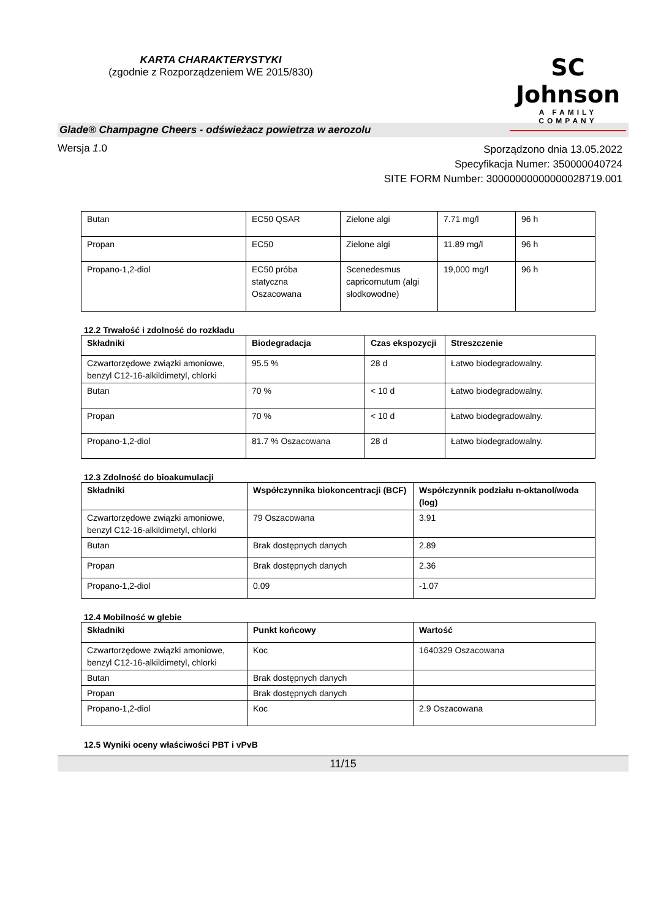KARTA CHARAKTERYSTYKI
(zgodnie z Rozporządzeniem WE 2015/830)
SC Johnson
A FAMILY COMPANY
Glade® Champagne Cheers - odświeżacz powietrza w aerozolu
Wersja 1.0
Sporządzono dnia 13.05.2022
Specyfikacja Numer: 350000040724
SITE FORM Number: 30000000000000028719.001
| Butan | EC50 QSAR | Zielone algi | 7.71 mg/l | 96 h |
| Propan | EC50 | Zielone algi | 11.89 mg/l | 96 h |
| Propano-1,2-diol | EC50 próba statyczna Oszacowana | Scenedesmus capricornutum (algi słodkowodne) | 19,000 mg/l | 96 h |
12.2 Trwałość i zdolność do rozkładu
| Składniki | Biodegradacja | Czas ekspozycji | Streszczenie |
| --- | --- | --- | --- |
| Czwartorzędowe związki amoniowe, benzyl C12-16-alkildimetyl, chlorki | 95.5 % | 28 d | Łatwo biodegradowalny. |
| Butan | 70 % | < 10 d | Łatwo biodegradowalny. |
| Propan | 70 % | < 10 d | Łatwo biodegradowalny. |
| Propano-1,2-diol | 81.7 % Oszacowana | 28 d | Łatwo biodegradowalny. |
12.3 Zdolność do bioakumulacji
| Składniki | Współczynnika biokoncentracji (BCF) | Współczynnik podziału n-oktanol/woda (log) |
| --- | --- | --- |
| Czwartorzędowe związki amoniowe, benzyl C12-16-alkildimetyl, chlorki | 79 Oszacowana | 3.91 |
| Butan | Brak dostępnych danych | 2.89 |
| Propan | Brak dostępnych danych | 2.36 |
| Propano-1,2-diol | 0.09 | -1.07 |
12.4 Mobilność w glebie
| Składniki | Punkt końcowy | Wartość |
| --- | --- | --- |
| Czwartorzędowe związki amoniowe, benzyl C12-16-alkildimetyl, chlorki | Koc | 1640329 Oszacowana |
| Butan | Brak dostępnych danych | |
| Propan | Brak dostępnych danych | |
| Propano-1,2-diol | Koc | 2.9 Oszacowana |
12.5 Wyniki oceny właściwości PBT i vPvB
11/15